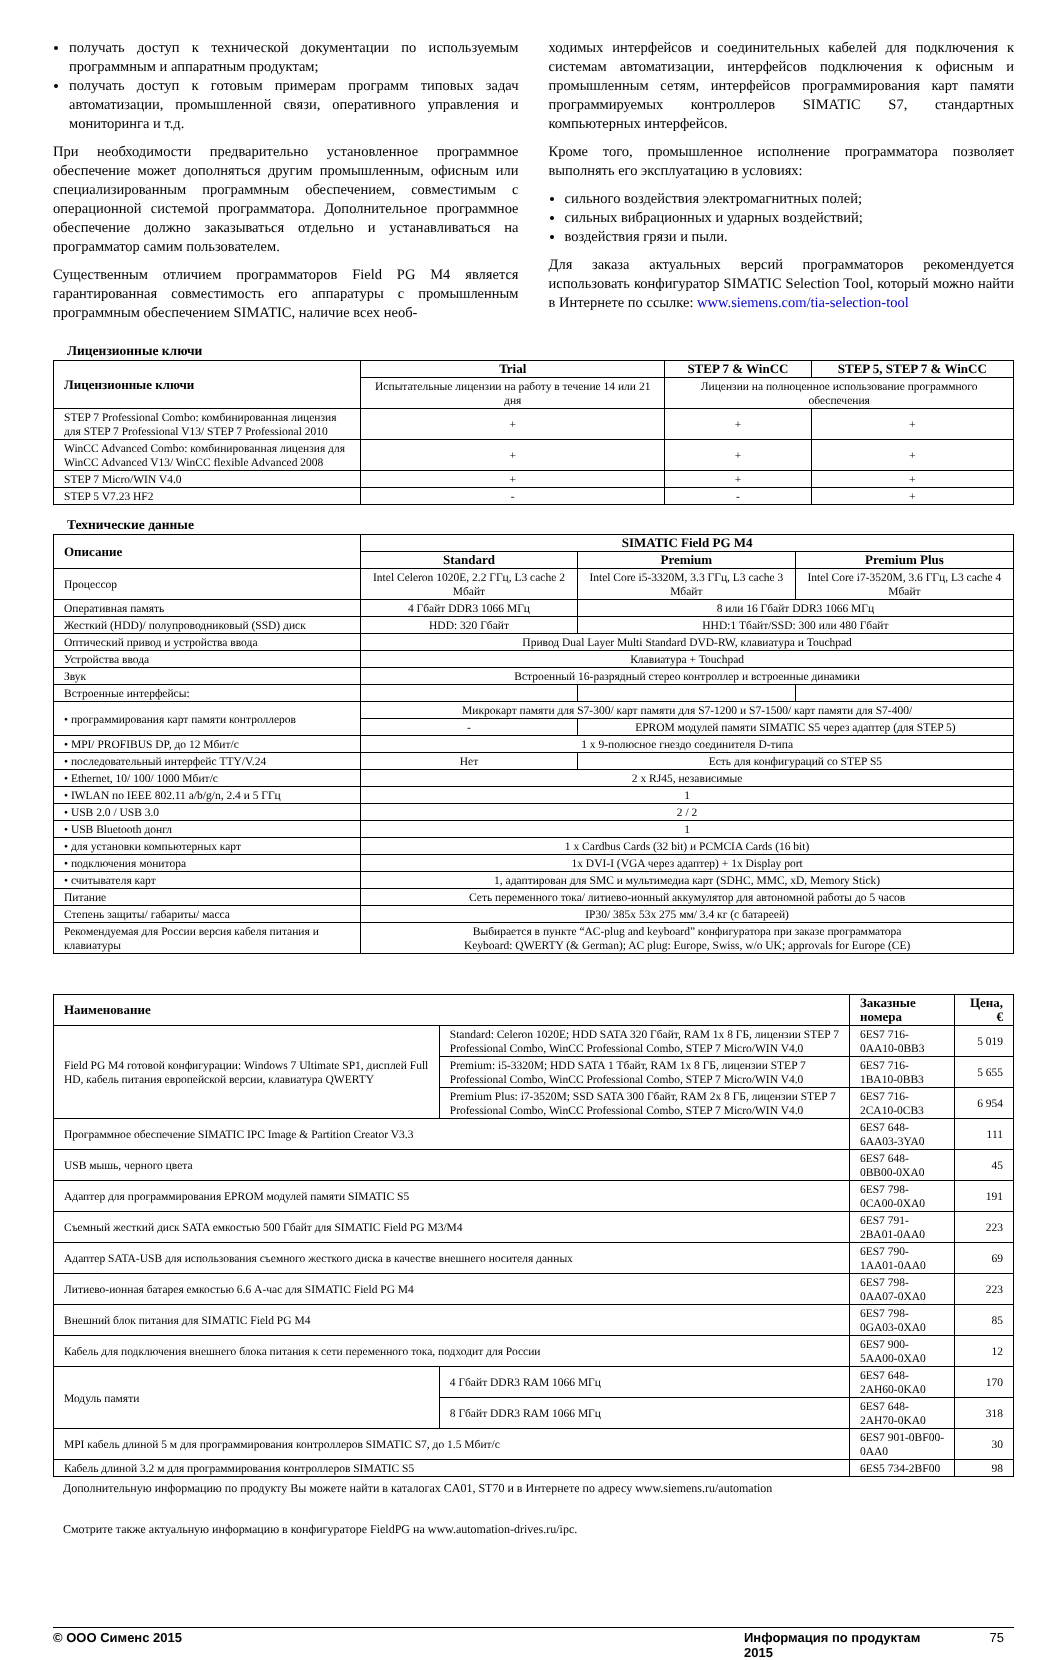получать доступ к технической документации по используемым программным и аппаратным продуктам;
получать доступ к готовым примерам программ типовых задач автоматизации, промышленной связи, оперативного управления и мониторинга и т.д.
При необходимости предварительно установленное программное обеспечение может дополняться другим промышленным, офисным или специализированным программным обеспечением, совместимым с операционной системой программатора. Дополнительное программное обеспечение должно заказываться отдельно и устанавливаться на программатор самим пользователем.
Существенным отличием программаторов Field PG M4 является гарантированная совместимость его аппаратуры с промышленным программным обеспечением SIMATIC, наличие всех необ-
ходимых интерфейсов и соединительных кабелей для подключения к системам автоматизации, интерфейсов подключения к офисным и промышленным сетям, интерфейсов программирования карт памяти программируемых контроллеров SIMATIC S7, стандартных компьютерных интерфейсов.
Кроме того, промышленное исполнение программатора позволяет выполнять его эксплуатацию в условиях:
сильного воздействия электромагнитных полей;
сильных вибрационных и ударных воздействий;
воздействия грязи и пыли.
Для заказа актуальных версий программаторов рекомендуется использовать конфигуратор SIMATIC Selection Tool, который можно найти в Интернете по ссылке: www.siemens.com/tia-selection-tool
Лицензионные ключи
| Лицензионные ключи | Trial | STEP 7 & WinCC | STEP 5, STEP 7 & WinCC |
| --- | --- | --- | --- |
| | Испытательные лицензии на работу в течение 14 или 21 дня | Лицензии на полноценное использование программного обеспечения | |
| STEP 7 Professional Combo: комбинированная лицензия для STEP 7 Professional V13/ STEP 7 Professional 2010 | + | + | + |
| WinCC Advanced Combo: комбинированная лицензия для WinCC Advanced V13/ WinCC flexible Advanced 2008 | + | + | + |
| STEP 7 Micro/WIN V4.0 | + | + | + |
| STEP 5 V7.23 HF2 | - | - | + |
Технические данные
| Описание | SIMATIC Field PG M4 | | |
| --- | --- | --- | --- |
| | Standard | Premium | Premium Plus |
| Процессор | Intel Celeron 1020E, 2.2 ГГц, L3 cache 2 Мбайт | Intel Core i5-3320M, 3.3 ГГц, L3 cache 3 Мбайт | Intel Core i7-3520M, 3.6 ГГц, L3 cache 4 Мбайт |
| Оперативная память | 4 Гбайт DDR3 1066 МГц | 8 или 16 Гбайт DDR3 1066 МГц | |
| Жесткий (HDD)/ полупроводниковый (SSD) диск | HDD: 320 Гбайт | HHD:1 Тбайт/SSD: 300 или 480 Гбайт | |
| Оптический привод и устройства ввода | Привод Dual Layer Multi Standard DVD-RW, клавиатура и Touchpad | | |
| Устройства ввода | Клавиатура + Touchpad | | |
| Звук | Встроенный 16-разрядный стерео контроллер и встроенные динамики | | |
| Встроенные интерфейсы: | | | |
| • программирования карт памяти контроллеров | Микрокарт памяти для S7-300/ карт памяти для S7-1200 и S7-1500/ карт памяти для S7-400/ | | |
| | - | EPROM модулей памяти SIMATIC S5 через адаптер (для STEP 5) | |
| • MPI/ PROFIBUS DP, до 12 Мбит/с | 1 x 9-полюсное гнездо соединителя D-типа | | |
| • последовательный интерфейс TTY/V.24 | Нет | Есть для конфигураций со STEP S5 | |
| • Ethernet, 10/ 100/ 1000 Мбит/с | 2 x RJ45, независимые | | |
| • IWLAN по IEEE 802.11 a/b/g/n, 2.4 и 5 ГГц | 1 | | |
| • USB 2.0 / USB 3.0 | 2 / 2 | | |
| • USB Bluetooth донгл | 1 | | |
| • для установки компьютерных карт | 1 x Cardbus Cards (32 bit) и PCMCIA Cards (16 bit) | | |
| • подключения монитора | 1x DVI-I (VGA через адаптер) + 1x Display port | | |
| • считывателя карт | 1, адаптирован для SMC и мультимедиа карт (SDHC, MMC, xD, Memory Stick) | | |
| Питание | Сеть переменного тока/ литиево-ионный аккумулятор для автономной работы до 5 часов | | |
| Степень защиты/ габариты/ масса | IP30/ 385x 53x 275 мм/ 3.4 кг (с батареей) | | |
| Рекомендуемая для России версия кабеля питания и клавиатуры | Выбирается в пункте “AC-plug and keyboard” конфигуратора при заказе программатора Keyboard: QWERTY (& German); AC plug: Europe, Swiss, w/o UK; approvals for Europe (CE) | | |
| Наименование | | | Заказные номера | Цена, € |
| --- | --- | --- | --- | --- |
| Field PG M4 готовой конфигурации: Windows 7 Ultimate SP1, дисплей Full HD, кабель питания европейской версии, клавиатура QWERTY | | Standard: Celeron 1020E; HDD SATA 320 Гбайт, RAM 1x 8 ГБ, лицензии STEP 7 Professional Combo, WinCC Professional Combo, STEP 7 Micro/WIN V4.0 | 6ES7 716-0AA10-0BB3 | 5 019 |
| | | Premium: i5-3320M; HDD SATA 1 Тбайт, RAM 1x 8 ГБ, лицензии STEP 7 Professional Combo, WinCC Professional Combo, STEP 7 Micro/WIN V4.0 | 6ES7 716-1BA10-0BB3 | 5 655 |
| | | Premium Plus: i7-3520M; SSD SATA 300 Гбайт, RAM 2x 8 ГБ, лицензии STEP 7 Professional Combo, WinCC Professional Combo, STEP 7 Micro/WIN V4.0 | 6ES7 716-2CA10-0CB3 | 6 954 |
| Программное обеспечение SIMATIC IPC Image & Partition Creator V3.3 | | | 6ES7 648-6AA03-3YA0 | 111 |
| USB мышь, черного цвета | | | 6ES7 648-0BB00-0XA0 | 45 |
| Адаптер для программирования EPROM модулей памяти SIMATIC S5 | | | 6ES7 798-0CA00-0XA0 | 191 |
| Съемный жесткий диск SATA емкостью 500 Гбайт для SIMATIC Field PG M3/M4 | | | 6ES7 791-2BA01-0AA0 | 223 |
| Адаптер SATA-USB для использования съемного жесткого диска в качестве внешнего носителя данных | | | 6ES7 790-1AA01-0AA0 | 69 |
| Литиево-ионная батарея емкостью 6.6 А-час для SIMATIC Field PG M4 | | | 6ES7 798-0AA07-0XA0 | 223 |
| Внешний блок питания для SIMATIC Field PG M4 | | | 6ES7 798-0GA03-0XA0 | 85 |
| Кабель для подключения внешнего блока питания к сети переменного тока, подходит для России | | | 6ES7 900-5AA00-0XA0 | 12 |
| Модуль памяти | 4 Гбайт DDR3 RAM 1066 МГц | | 6ES7 648-2AH60-0KA0 | 170 |
| | 8 Гбайт DDR3 RAM 1066 МГц | | 6ES7 648-2AH70-0KA0 | 318 |
| MPI кабель длиной 5 м для программирования контроллеров SIMATIC S7, до 1.5 Мбит/с | | | 6ES7 901-0BF00-0AA0 | 30 |
| Кабель длиной 3.2 м для программирования контроллеров SIMATIC S5 | | | 6ES5 734-2BF00 | 98 |
Дополнительную информацию по продукту Вы можете найти в каталогах CA01, ST70 и в Интернете по адресу www.siemens.ru/automation
Смотрите также актуальную информацию в конфигураторе FieldPG на www.automation-drives.ru/ipc.
© ООО Сименс 2015 Информация по продуктам 2015 75